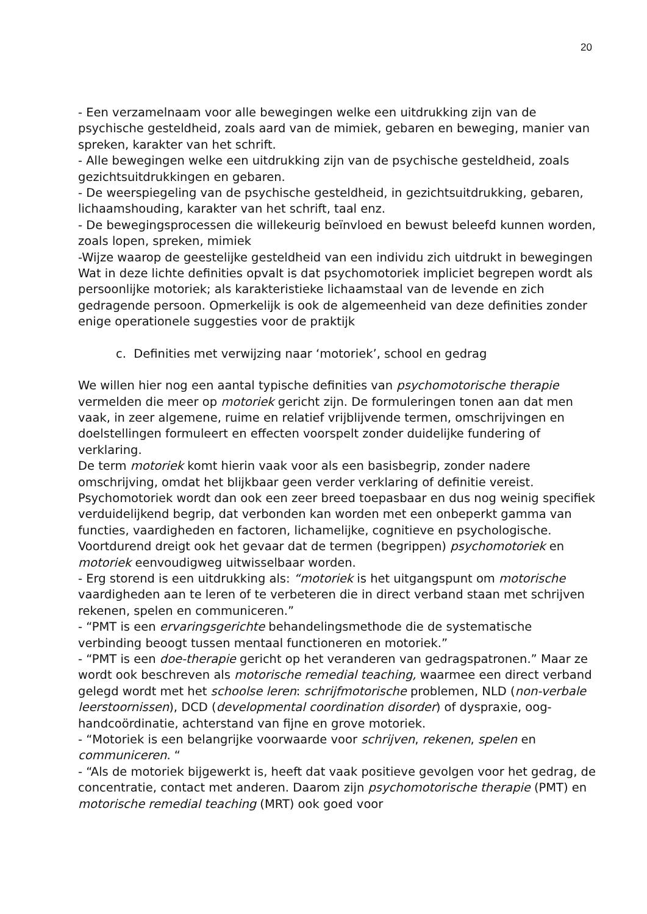20
- Een verzamelnaam voor alle bewegingen welke een uitdrukking zijn van de psychische gesteldheid, zoals aard van de mimiek, gebaren en beweging, manier van spreken, karakter van het schrift.
- Alle bewegingen welke een uitdrukking zijn van de psychische gesteldheid, zoals gezichtsuitdrukkingen en gebaren.
- De weerspiegeling van de psychische gesteldheid, in gezichtsuitdrukking, gebaren, lichaamshouding, karakter van het schrift, taal enz.
- De bewegingsprocessen die willekeurig beïnvloed en bewust beleefd kunnen worden, zoals lopen, spreken, mimiek
-Wijze waarop de geestelijke gesteldheid van een individu zich uitdrukt in bewegingen
Wat in deze lichte definities opvalt is dat psychomotoriek impliciet begrepen wordt als persoonlijke motoriek; als karakteristieke lichaamstaal van de levende en zich gedragende persoon. Opmerkelijk is ook de algemeenheid van deze definities zonder enige operationele suggesties voor de praktijk
c. Definities met verwijzing naar ‘motoriek’, school en gedrag
We willen hier nog een aantal typische definities van psychomotorische therapie vermelden die meer op motoriek gericht zijn. De formuleringen tonen aan dat men vaak, in zeer algemene, ruime en relatief vrijblijvende termen, omschrijvingen en doelstellingen formuleert en effecten voorspelt zonder duidelijke fundering of verklaring.
De term motoriek komt hierin vaak voor als een basisbegrip, zonder nadere omschrijving, omdat het blijkbaar geen verder verklaring of definitie vereist. Psychomotoriek wordt dan ook een zeer breed toepasbaar en dus nog weinig specifiek verduidelijkend begrip, dat verbonden kan worden met een onbeperkt gamma van functies, vaardigheden en factoren, lichamelijke, cognitieve en psychologische. Voortdurend dreigt ook het gevaar dat de termen (begrippen) psychomotoriek en motoriek eenvoudigweg uitwisselbaar worden.
- Erg storend is een uitdrukking als: “motoriek is het uitgangspunt om motorische vaardigheden aan te leren of te verbeteren die in direct verband staan met schrijven rekenen, spelen en communiceren.”
- “PMT is een ervaringsgerichte behandelingsmethode die de systematische verbinding beoogt tussen mentaal functioneren en motoriek.”
- “PMT is een doe-therapie gericht op het veranderen van gedragspatronen.” Maar ze wordt ook beschreven als motorische remedial teaching, waarmee een direct verband gelegd wordt met het schoolse leren: schrijfmotorische problemen, NLD (non-verbale leerstoornissen), DCD (developmental coordination disorder) of dyspraxie, oog-handcoördinatie, achterstand van fijne en grove motoriek.
- “Motoriek is een belangrijke voorwaarde voor schrijven, rekenen, spelen en communiceren. “
- “Als de motoriek bijgewerkt is, heeft dat vaak positieve gevolgen voor het gedrag, de concentratie, contact met anderen. Daarom zijn psychomotorische therapie (PMT) en motorische remedial teaching (MRT) ook goed voor